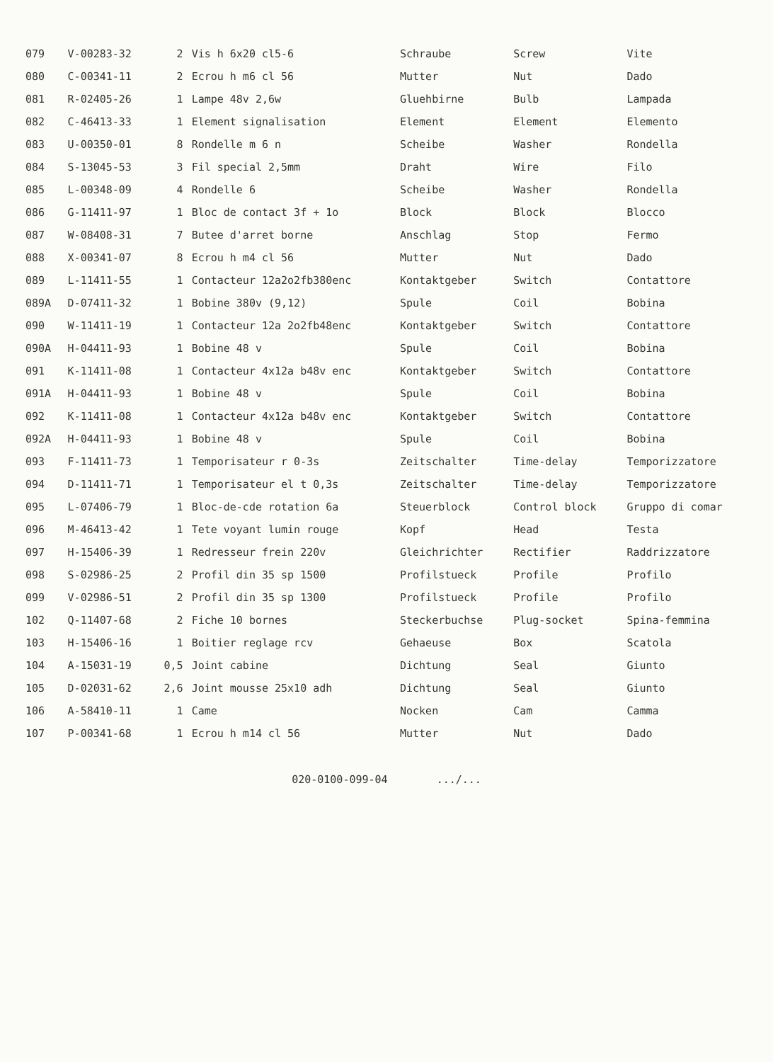| Pos | No | Qty | Français | Deutsch | English | Italiano |
| --- | --- | --- | --- | --- | --- | --- |
| 079 | V-00283-32 | 2 | Vis h 6x20 cl5-6 | Schraube | Screw | Vite |
| 080 | C-00341-11 | 2 | Ecrou h m6 cl 56 | Mutter | Nut | Dado |
| 081 | R-02405-26 | 1 | Lampe 48v 2,6w | Gluehbirne | Bulb | Lampada |
| 082 | C-46413-33 | 1 | Element signalisation | Element | Element | Elemento |
| 083 | U-00350-01 | 8 | Rondelle m 6 n | Scheibe | Washer | Rondella |
| 084 | S-13045-53 | 3 | Fil special 2,5mm | Draht | Wire | Filo |
| 085 | L-00348-09 | 4 | Rondelle 6 | Scheibe | Washer | Rondella |
| 086 | G-11411-97 | 1 | Bloc de contact 3f + 1o | Block | Block | Blocco |
| 087 | W-08408-31 | 7 | Butee d'arret borne | Anschlag | Stop | Fermo |
| 088 | X-00341-07 | 8 | Ecrou h m4 cl 56 | Mutter | Nut | Dado |
| 089 | L-11411-55 | 1 | Contacteur 12a2o2fb380enc | Kontaktgeber | Switch | Contattore |
| 089A | D-07411-32 | 1 | Bobine 380v (9,12) | Spule | Coil | Bobina |
| 090 | W-11411-19 | 1 | Contacteur 12a 2o2fb48enc | Kontaktgeber | Switch | Contattore |
| 090A | H-04411-93 | 1 | Bobine 48 v | Spule | Coil | Bobina |
| 091 | K-11411-08 | 1 | Contacteur 4x12a b48v enc | Kontaktgeber | Switch | Contattore |
| 091A | H-04411-93 | 1 | Bobine 48 v | Spule | Coil | Bobina |
| 092 | K-11411-08 | 1 | Contacteur 4x12a b48v enc | Kontaktgeber | Switch | Contattore |
| 092A | H-04411-93 | 1 | Bobine 48 v | Spule | Coil | Bobina |
| 093 | F-11411-73 | 1 | Temporisateur r 0-3s | Zeitschalter | Time-delay | Temporizzatore |
| 094 | D-11411-71 | 1 | Temporisateur el t 0,3s | Zeitschalter | Time-delay | Temporizzatore |
| 095 | L-07406-79 | 1 | Bloc-de-cde rotation 6a | Steuerblock | Control block | Gruppo di comar |
| 096 | M-46413-42 | 1 | Tete voyant lumin rouge | Kopf | Head | Testa |
| 097 | H-15406-39 | 1 | Redresseur frein 220v | Gleichrichter | Rectifier | Raddrizzatore |
| 098 | S-02986-25 | 2 | Profil din 35 sp 1500 | Profilstueck | Profile | Profilo |
| 099 | V-02986-51 | 2 | Profil din 35 sp 1300 | Profilstueck | Profile | Profilo |
| 102 | Q-11407-68 | 2 | Fiche 10 bornes | Steckerbuchse | Plug-socket | Spina-femmina |
| 103 | H-15406-16 | 1 | Boitier reglage rcv | Gehaeuse | Box | Scatola |
| 104 | A-15031-19 | 0,5 | Joint cabine | Dichtung | Seal | Giunto |
| 105 | D-02031-62 | 2,6 | Joint mousse 25x10 adh | Dichtung | Seal | Giunto |
| 106 | A-58410-11 | 1 | Came | Nocken | Cam | Camma |
| 107 | P-00341-68 | 1 | Ecrou h m14 cl 56 | Mutter | Nut | Dado |
020-0100-099-04 .../...